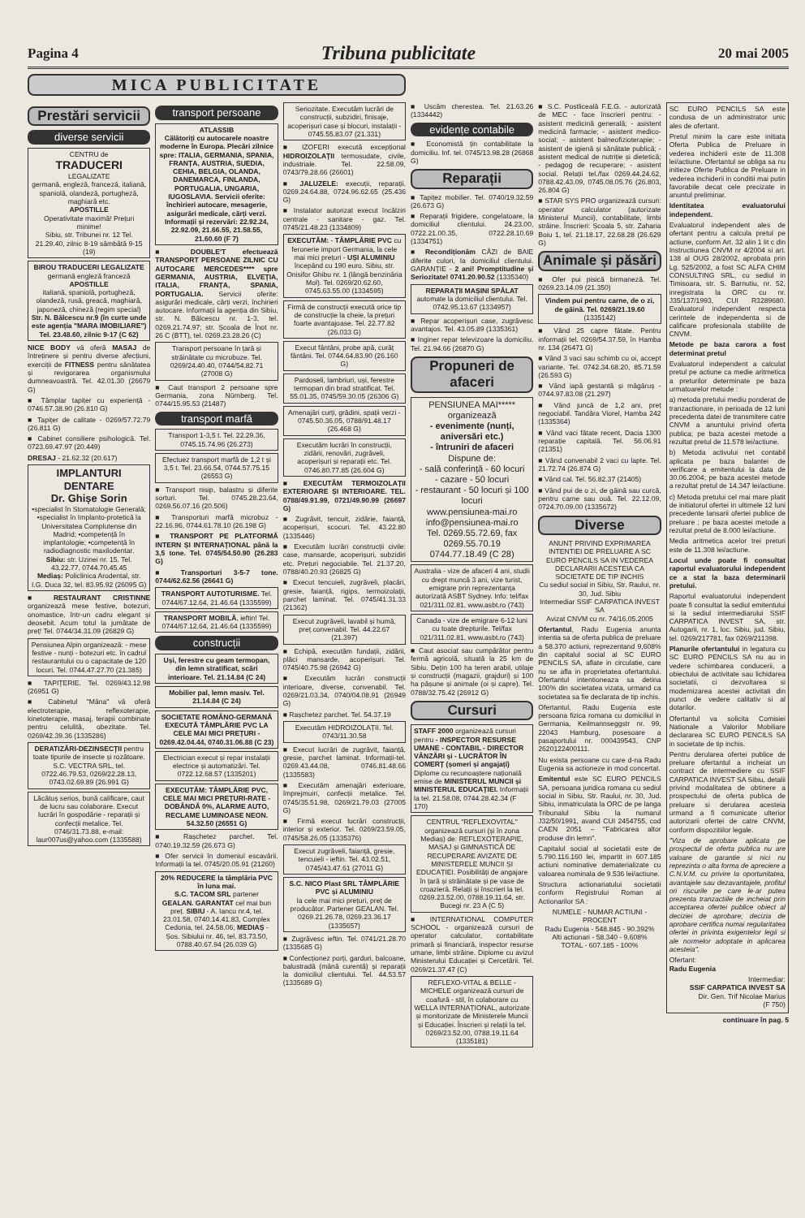Pagina 4 Tribuna publicitate 20 mai 2005
MICA PUBLICITATE
Prestări servicii
diverse servicii
CENTRU de
TRADUCERI
LEGALIZATE
germană, engleză, franceză, italiană, spaniolă, olandeză, portugheză, maghiară etc.
APOSTILLE
Operativitate maximă! Prețuri minime!
Sibiu, str. Tribunei nr. 12 Tel. 21.29.40, zilnic 8-19 sâmbătă 9-15 (19)
BIROU TRADUCERI LEGALIZATE
germană engleză franceză APOSTILLE
italiană, spaniolă, portugheză, olandeză, rusă, greacă, maghiară, japoneză, chineză (regim special)
Str. N. Bălcescu nr.9 (în curte unde este agenția "MARA IMOBILIARE") Tel. 23.48.60, zilnic 9-17 (C 62)
NICE BODY vă oferă MASAJ de întreținere și pentru diverse afecțiuni, exerciții de FITNESS pentru sănătatea și revigorarea organismului dumneavoastră. Tel. 42.01.30 (26679 G)
■ Tâmplar tapițer cu experiență - 0746.57.38.90 (26.810 G)
■ Tapițer de calitate - 0269/57.72.79 (26.811 G)
■ Cabinet consiliere psihologică. Tel. 0723.69.47.97 (20.449)
DRESAJ - 21.62.32 (20.617)
IMPLANTURI DENTARE
Dr. Ghișe Sorin
•specialist în Stomatologie Generală; •specialist în Implanto-protetică la Universitatea Complutense din Madrid; •competență în implantologie; •competență în radiodiagnostic maxilodentar.
Sibiu: str. Uzinei nr. 15. Tel. 43.22.77, 0744.70.45.45
Mediaș: Policlinica Arodental, str. I.G. Duca 32, tel. 83.95.92 (26095 G)
■ RESTAURANT CRISTINNE organizează mese festive, botezuri, onomastice, într-un cadru elegant și deosebit. Acum totul la jumătate de preț! Tel. 0744/34.31.09 (26829 G)
Pensiunea Alpin organizează: - mese festive - nunți - botezuri etc. în cadrul restaurantului cu o capacitate de 120 locuri. Tel. 0744.47.27.70 (21.385)
■ TAPIȚERIE. Tel. 0269/43.12.98 (26951 G)
■ Cabinetul "Mâna" vă oferă electroterapie, reflexoterapie, kinetoterapie, masaj, terapii combinate pentru celulită, obezitate. Tel. 0269/42.39.36 (1335286)
DERATIZĂRI-DEZINSECȚII pentru toate tipurile de insecte și rozătoare. S.C. VECTRA SRL, tel. 0722.46.79.53, 0269/22.28.13, 0743.02.69.89 (26.991 G)
Lăcătuș serios, bună calificare, caut de lucru sau colaborare. Execut lucrări în gospodărie - reparații și confecții metalice. Tel. 0746/31.73.88, e-mail: laur007us@yahoo.com (1335588)
transport persoane
ATLASSIB
Călătoriți cu autocarele noastre moderne în Europa. Plecări zilnice spre: ITALIA, GERMANIA, SPANIA, FRANȚA, AUSTRIA, SUEDIA, CEHIA, BELGIA, OLANDA, DANEMARCA, FINLANDA, PORTUGALIA, UNGARIA, IUGOSLAVIA. Servicii oferite: închirieri autocare, mesagerie, asigurări medicale, cărți verzi. Informații și rezervări: 22.92.24, 22.92.09, 21.66.55, 21.58.55, 21.60.60 (F 7)
■ DOUBLE'T efectuează TRANSPORT PERSOANE ZILNIC CU AUTOCARE MERCEDES**** spre GERMANIA, AUSTRIA, ELVEȚIA, ITALIA, FRANȚA, SPANIA, PORTUGALIA. Servicii oferite: asigurări medicale, cărți verzi, închirieri autocare. Informații la agenția din Sibiu, str. N. Bălcescu nr. 1-3, tel. 0269.21.74.97; str. Școala de Înot nr. 26 C (BTT), tel. 0269.23.28.26 (C)
Transport persoane în țară și străinătate cu microbuze. Tel. 0269/24.40.40, 0744/54.82.71 (27008 G)
■ Caut transport 2 persoane spre Germania, zona Nürnberg. Tel. 0744/15.95.53 (21487)
transport marfă
Transport 1-3,5 t. Tel. 22.29.36, 0745.15.74.96 (26.273)
Efectuez transport marfă de 1,2 t și 3,5 t. Tel. 23.66.54, 0744.57.75.15 (26553 G)
■ Transport nisip, balastru și diferite sorturi. Tel. 0745.28.23.64, 0269.56.07.16 (20.506)
■ Transporturi marfă microbuz - 22.16.96, 0744.61.78.10 (26.198 G)
■ TRANSPORT PE PLATFORMĂ INTERN ȘI INTERNAȚIONAL până la 3,5 tone. Tel. 0745/54.50.90 (26.283 G)
■ Transporturi 3-5-7 tone. 0744/62.62.56 (26641 G)
TRANSPORT AUTOTURISME. Tel. 0744/67.12.64, 21.46.64 (1335599)
TRANSPORT MOBILĂ, ieftin! Tel. 0744/67.12.64, 21.46.64 (1335599)
construcții
Uși, ferestre cu geam termopan, din lemn stratificat, scări interioare. Tel. 21.14.84 (C 24)
Mobilier pal, lemn masiv. Tel. 21.14.84 (C 24)
SOCIETATE ROMÂNO-GERMANĂ EXECUTĂ TÂMPLĂRIE PVC LA CELE MAI MICI PREȚURI - 0269.42.04.44, 0740.31.06.88 (C 23)
Electrician execut și repar instalații electrice și automatizări. Tel. 0722.12.68.57 (1335201)
EXECUTĂM: TÂMPLĂRIE PVC, CELE MAI MICI PREȚURI-RATE - DOBÂNDĂ 0%, ALARME AUTO, RECLAME LUMINOASE NEON. 54.32.50 (26551 G)
■ Rașchetez parchet. Tel. 0740.19.32.59 (26.673 G)
■ Ofer servicii în domeniul escavării. Informații la tel. 0745/20.05.91 (21260)
20% REDUCERE la tâmplăria PVC în luna mai.
S.C. TACOM SRL partener GEALAN. GARANTAT cel mai bun preț. SIBIU - A. Iancu nr.4, tel. 23.01.58, 0740.14.41.83, Complex Cedonia, tel. 24.58.06; MEDIAȘ - Șos. Sibiului nr. 46, tel. 83.73.50, 0788.40.67.94 (26.039 G)
Seriozitate. Executăm lucrări de construcții, subzidiri, finisaje, acoperișuri case și blocuri, instalații - 0745.55.83.07 (21.331)
■ IZOFERI execută excepțional HIDROIZOLAȚII termosudate, civile, industriale. Tel. 22.58.09, 0743/79.28.66 (26601)
■ JALUZELE: execuții, reparații. 0269.24.64.88, 0724.96.62.65 (25.436 G)
■ Instalator autorizat execut încălziri centrale - sanitare - gaz. Tel. 0745/21.48.23 (1334809)
EXECUTĂM: - TÂMPLĂRIE PVC cu feronerie import Germania, la cele mai mici prețuri - UȘI ALUMINIU începând cu 190 euro. Sibiu, str. Onisifor Ghibu nr. 1 (lângă benzinăria Mol). Tel. 0269/20.62.60, 0745.63.55.00 (1334595)
Firmă de construcții execută orice tip de construcție la cheie, la prețuri foarte avantajoase. Tel. 22.77.82 (26.033 G)
Execut fântâni, probe apă, curăț fântâni. Tel. 0744.64.83.90 (26.160 G)
Pardoseli, lambriuri, uși, ferestre termopan din brad stratificat. Tel. 55.01.35, 0745/59.30.05 (26306 G)
Amenajări curți, grădini, spații verzi - 0745.50.36.05, 0788/91.48.17 (26.468 G)
Executăm lucrări în construcții, zidării, renovări, zugrăveli, acoperișuri și reparații etc. Tel. 0746.80.77.85 (26.604 G)
■ EXECUTĂM TERMOIZOLAȚII EXTERIOARE ȘI INTERIOARE. TEL. 0788/49.91.99, 0721/49.90.99 (26697 G)
■ Zugrăvit, tencuit, zidărie, faianță, acoperișuri, scocuri. Tel. 43.22.80 (1335446)
■ Executăm lucrări construcții civile: case, mansarde, acoperișuri, subzidiri etc. Prețuri negociabile. Tel. 21.37.20, 0788/40.20.93 (26825 G)
■ Execut tencuieli, zugrăveli, placări, gresie, faianță, rigips, termoizolații, parchet laminat. Tel. 0745/41.31.33 (21362)
Execut zugrăveli, lavabil și humă, preț convenabil. Tel. 44.22.67 (21.397)
■ Echipă, executăm fundații, zidării, plăci mansarde, acoperișuri. Tel. 0745/40.75.98 (26942 G)
■ Executăm lucrări construcții interioare, diverse, convenabil. Tel. 0269/21.03.34, 0740/04.08.91 (26949 G)
■ Rașchetez parchet. Tel. 54.37.19
Executăm HIDROIZOLAȚII. Tel. 0743/11.30.58
■ Execut lucrări de zugrăvit, faianță, gresie, parchet laminat. Informații-tel. 0269.43.44.08, 0746.81.48.66 (1335583)
■ Executăm amenajări exterioare, împrejmuiri, confecții metalice. Tel. 0745/35.51.98, 0269/21.79.03 (27005 G)
■ Firmă execut lucrări construcții, interior și exterior. Tel. 0269/23.59.05, 0745/58.26.05 (1335376)
Execut zugrăveli, faianță, gresie, tencuieli - ieftin. Tel. 43.02.51, 0745/43.47.61 (27011 G)
S.C. NICO Plast SRL TÂMPLĂRIE PVC și ALUMINIU
la cele mai mici prețuri, preț de producător. Partener GEALAN. Tel. 0269.21.26.78, 0269.23.36.17 (1335657)
■ Zugrăvesc ieftin. Tel. 0741/21.28.70 (1335685 G)
■ Confecționez porți, garduri, balcoane, balustradă (mână curentă) și reparații la domiciliul clientului. Tel. 44.53.57 (1335689 G)
■ Uscăm cherestea. Tel. 21.63.26 (1334442)
evidențe contabile
■ Economistă țin contabilitate la domiciliu. Inf. tel. 0745/13.98.28 (26868 G)
Reparații
■ Tapițez mobilier. Tel. 0740/19.32.59 (26.673 G)
■ Reparații frigidere, congelatoare, la domiciliul clientului. 24.23.00, 0722.21.00.35, 0722.28.10.69 (1334751)
■ Recondiționăm CĂZI de BAIE diferite culori, la domiciliul clientului. GARANȚIE - 2 ani! Promptitudine și Seriozitate! 0741.20.90.52 (1335340)
REPARAȚII MAȘINI SPĂLAT automate la domiciliul clientului. Tel. 0742.95.13.67 (1334957)
■ Repar acoperișuri case, zugrăvesc avantajos. Tel. 43.05.89 (1335361)
■ Inginer repar televizoare la domiciliu. Tel. 21.94.66 (26870 G)
Propuneri de afaceri
PENSIUNEA MAI*****
organizează
- evenimente (nunți, aniversări etc.)
- întruniri de afaceri
Dispune de:
- sală conferință - 60 locuri
- cazare - 50 locuri
- restaurant - 50 locuri și 100 locuri
www.pensiunea-mai.ro
info@pensiunea-mai.ro
Tel. 0269.55.72.69, fax 0269.55.70.19
0744.77.18.49 (C 28)
Australia - vize de afaceri 4 ani, studii cu drept muncă 3 ani, vize turist, emigrare prin reprezentanța autorizată ASBT Sydney. Info: tel/fax 021/311.02.81, www.asbt.ro (743)
Canada - vize de emigrare 6-12 luni cu toate drepturile. Tel/fax 021/311.02.81, www.asbt.ro (743)
■ Caut asociat sau cumpărător pentru fermă agricolă, situată la 25 km de Sibiu. Dețin 100 ha teren arabil, utilaje și construcții (magazii, grajduri) și 100 ha pășune și animale (oi și capre). Tel. 0788/32.75.42 (26912 G)
Cursuri
STAFF 2000 organizează cursuri pentru - INSPECTOR RESURSE UMANE - CONTABIL - DIRECTOR VÂNZĂRI și - LUCRĂTOR ÎN COMERȚ (șomeri și angajați) Diplome cu recunoaștere națională emise de MINISTERUL MUNCII și MINISTERUL EDUCAȚIEI. Informații la tel. 21.58.08, 0744.28.42.34 (F 170)
CENTRUL "REFLEXOVITAL" organizează cursuri (și în zona Mediaș) de: REFLEXOTERAPIE, MASAJ și GIMNASTICĂ DE RECUPERARE AVIZATE DE MINISTERELE MUNCII ȘI EDUCAȚIEI. Posibilități de angajare în țară și străinătate și pe vase de croazieră. Relații și înscrieri la tel. 0269.23.52.00, 0788.19.11.64, str. Bucegi nr. 23 A (C 5)
■ INTERNATIONAL COMPUTER SCHOOL - organizează cursuri de operator calculator, contabilitate primară și financiară, inspector resurse umane, limbi străine. Diplome cu avizul Ministerului Educației și Cercetării. Tel. 0269/21.37.47 (C)
REFLEXO-VITAL & BELLE - MICHELE organizează cursuri de coafură - stil, în colaborare cu WELLA INTERNAȚIONAL, autorizate și monitorizate de Ministerele Muncii și Educației. Înscrieri și relații la tel. 0269/23.52.00, 0788.19.11.64 (1335181)
■ S.C. Postliceală F.E.G. - autorizată de MEC - face înscrieri pentru: - asistent medicină generală; - asistent medicină farmacie; - asistent medico-social; - asistent balneofizioterapie; - asistent de igienă și sănătate publică; - asistent medical de nutriție și dietetică; - pedagog de recuperare; - asistent social. Relații tel./fax 0269.44.24.62, 0788.42.43.09, 0745.08.05.76 (26.803, 26.804 G)
■ STAR SYS PRO organizează cursuri: operator calculator (autorizate Ministerul Muncii), contabilitate, limbi străine. Înscrieri: Școala 5, str. Zaharia Boiu 1, tel. 21.18.17, 22.68.28 (26.629 G)
Animale și păsări
■ Ofer pui pisică birmaneză. Tel. 0269.23.14.09 (21.350)
Vindem pui pentru carne, de o zi, de găină. Tel. 0269/21.19.60 (1335142)
■ Vând 25 capre fătate. Pentru informații tel. 0269/54.37.59, în Hamba nr. 134 (26471 G)
■ Vând 3 vaci sau schimb cu oi, accept variante. Tel. 0742.34.68.20, 85.71.59 (26.593 G)
■ Vând iapă gestantă și măgăruș - 0744.97.83.08 (21.297)
■ Vând juncă de 1,2 ani, preț negociabil. Tandăra Viorel, Hamba 242 (1335364)
■ Vând vaci fătate recent, Dacia 1300 reparație capitală. Tel. 56.06.91 (21351)
■ Vând convenabil 2 vaci cu lapte. Tel. 21.72.74 (26.874 G)
■ Vând cal. Tel. 56.82.37 (21405)
■ Vând pui de o zi, de găină sau curcă, pentru carne sau ouă. Tel. 22.12.09, 0724.70.09.00 (1335672)
Diverse
ANUNȚ PRIVIND EXPRIMAREA INTENTIEI DE PRELUARE A SC EURO PENCILS SA IN VEDEREA DECLARARII ACESTEIA CA SOCIETATE DE TIP INCHIS
Cu sediul social in Sibiu, Str. Raului, nr. 30, Jud. Sibiu
Intermediar SSIF CARPATICA INVEST SA
Avizat CNVM cu nr. 74/16.05.2005
Ofertantul, Radu Eugenia anunta intentia sa de oferta publica de preluare a 58.370 actiuni, reprezentand 9,608% din capitalul social al SC EURO PENCILS SA, aflate in circulatie, care nu se afla in proprietatea ofertantului. Ofertantul intentioneaza sa detina 100% din societatea vizata, urmand ca societatea sa fie declarata de tip inchis.
Ofertantul, Radu Eugenia este persoana fizica romana cu domiciliul in Germania, Keilmannseggstr nr. 99, 22043 Hamburg, posesoare a pasaportului nr. 000439543, CNP 2620122400111.
Nu exista persoane cu care d-na Radu Eugenia sa actioneze in mod concertat.
Emitentul este SC EURO PENCILS SA, persoana juridica romana cu sediul social in Sibiu, Str. Raului, nr. 30, Jud. Sibiu, inmatriculata la ORC de pe langa Tribunalul Sibiu la numarul J32/50/1991, avand CUI 2454755, cod CAEN 2051 – "Fabricarea altor produse din lemn".
Capitalul social al societatii este de 5.790.116.160 lei, impartit in 607.185 actiuni nominative dematerializate cu valoarea nominala de 9.536 lei/actiune.
Structura actionariatului societatii conform Registrului Roman al Actionarilor SA :
NUMELE - NUMAR ACTIUNI - PROCENT
Radu Eugenia - 548.845 - 90.392%
Alti actionari - 58.340 - 9.608%
TOTAL - 607.185 - 100%
SC EURO PENCILS SA este condusa de un administrator unic ales de ofertant.
Pretul minim la care este initiata Oferta Publica de Preluare in vederea inchiderii este de 11.308 lei/actiune. Ofertantul se obliga sa nu initieze Oferte Publica de Preluare in vederea inchiderii in conditii mai putin favorabile decat cele precizate in anuntul preliminar.
Identitatea evaluatorului independent.
Evaluatorul independent ales de ofertant pentru a calcula pretul pe actiune, conform Art. 32 alin 1 lit c din Instructiunea CNVM nr 4/2004 si art. 138 al OUG 28/2002, aprobata prin Lg. 525/2002, a fost SC ALFA CHIM CONSULTING SRL, cu sediul in Timisoara, str. S. Barnutiu, nr. 52, inregistrata la ORC cu nr. J35/137/1993, CUI R3289680. Evaluatorul independent respecta cerintele de independenta si de calificare profesionala stabilite de CNVM.
Metode pe baza carora a fost determinat pretul
Evaluatorul independent a calculat pretul pe actiune ca medie aritmetica a preturilor determinate pe baza urmatoarelor metode :
a) metoda pretului mediu ponderat de tranzactionare, in perioada de 12 luni precedenta datei de transmitere catre CNVM a anuntului privind oferta publica; pe baza acestei metode a rezultat pretul de 11.578 lei/actiune.
b) Metoda activului net contabil aplicata pe baza balantei de verificare a emitentului la data de 30.06.2004; pe baza acestei metode a rezultat pretul de 14.347 lei/actiune.
c) Metoda pretului cel mai mare platit de initiatorul ofertei in ultimele 12 luni precedente lansarii ofertei publice de preluare ; pe baza acestei metode a rezultat pretul de 8.000 lei/actiune.
Media aritmetica acelor trei preturi este de 11.308 lei/actiune.
Locul unde poate fi consultat raportul evaluatorului independent ce a stat la baza determinarii pretului.
Raportul evaluatorului independent poate fi consultat la sediul emitentului si la sediul intermediarului SSIF CARPATICA INVEST SA, str. Autogarii, nr. 1, loc. Sibiu, jud. Sibiu, tel. 0269/217781, fax 0269/211398.
Planurile ofertantului in legatura cu SC EURO PENCILS SA nu au in vedere schimbarea conducerii, a obiectului de activitate sau lichidarea societatii, ci dezvoltarea si modernizarea acestei activitati din punct de vedere calitativ si al dotarilor.
Ofertantul va solicita Comisiei Nationale a Valorilor Mobiliare declararea SC EURO PENCILS SA in societate de tip inchis.
Pentru derularea ofertei publice de preluare ofertantul a incheiat un contract de intermediere cu SSIF CARPATICA INVEST SA Sibiu, detalii privind modalitatea de obtinere a prospectului de oferta publica de preluare si derularea acesteia urmand a fi comunicate ulterior autorizarii ofertei de catre CNVM, conform dispozitiilor legale.
"Viza de aprobare aplicata pe prospectul de oferta publica nu are valoare de garantie si nici nu reprezinta o alta forma de apreciere a C.N.V.M. cu privire la oportunitatea, avantajele sau dezavantajele, profitul ori riscurile pe care le-ar putea prezenta tranzactiile de incheiat prin acceptarea ofertei publice obiect al deciziei de aprobare; decizia de aprobare certifica numai regularitatea ofertei in privinta exigentelor legii si ale normelor adoptate in aplicarea acesteia".
Ofertant:
Radu Eugenia
Intermediar:
SSIF CARPATICA INVEST SA
Dir. Gen. Trif Nicolae Marius
(F 750)
continuare în pag. 5